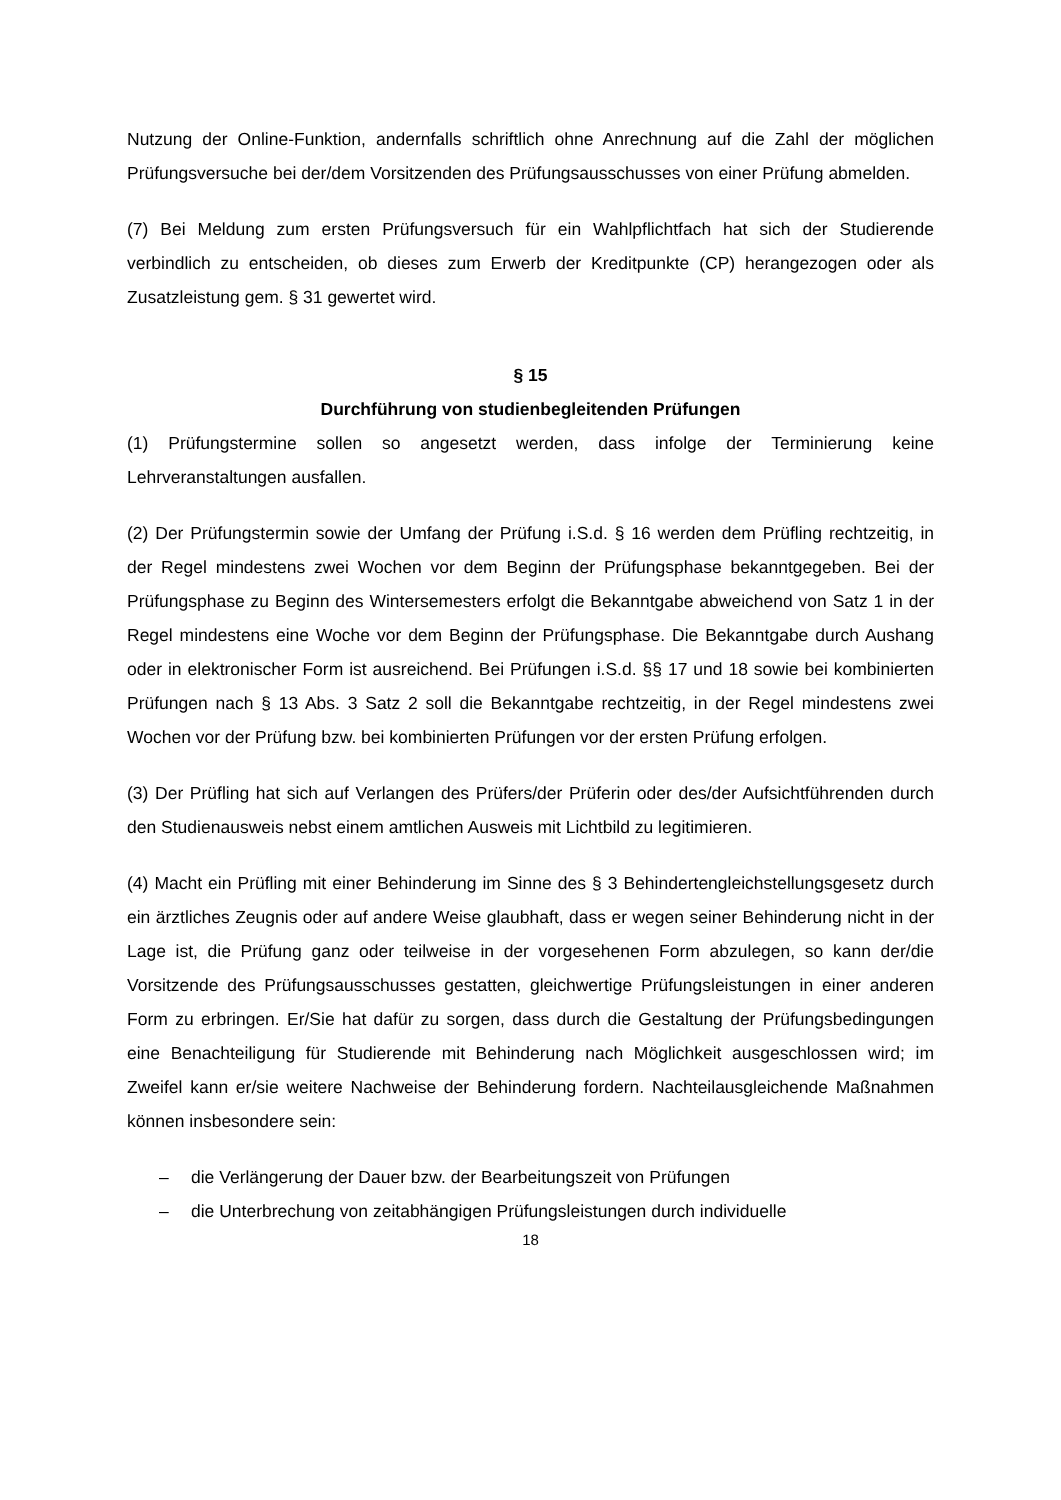Nutzung der Online-Funktion, andernfalls schriftlich ohne Anrechnung auf die Zahl der möglichen Prüfungsversuche bei der/dem Vorsitzenden des Prüfungsausschusses von einer Prüfung abmelden.
(7) Bei Meldung zum ersten Prüfungsversuch für ein Wahlpflichtfach hat sich der Studierende verbindlich zu entscheiden, ob dieses zum Erwerb der Kreditpunkte (CP) herangezogen oder als Zusatzleistung gem. § 31 gewertet wird.
§ 15
Durchführung von studienbegleitenden Prüfungen
(1) Prüfungstermine sollen so angesetzt werden, dass infolge der Terminierung keine Lehrveranstaltungen ausfallen.
(2) Der Prüfungstermin sowie der Umfang der Prüfung i.S.d. § 16 werden dem Prüfling rechtzeitig, in der Regel mindestens zwei Wochen vor dem Beginn der Prüfungsphase bekanntgegeben. Bei der Prüfungsphase zu Beginn des Wintersemesters erfolgt die Bekanntgabe abweichend von Satz 1 in der Regel mindestens eine Woche vor dem Beginn der Prüfungsphase. Die Bekanntgabe durch Aushang oder in elektronischer Form ist ausreichend. Bei Prüfungen i.S.d. §§ 17 und 18 sowie bei kombinierten Prüfungen nach § 13 Abs. 3 Satz 2 soll die Bekanntgabe rechtzeitig, in der Regel mindestens zwei Wochen vor der Prüfung bzw. bei kombinierten Prüfungen vor der ersten Prüfung erfolgen.
(3) Der Prüfling hat sich auf Verlangen des Prüfers/der Prüferin oder des/der Aufsichtführenden durch den Studienausweis nebst einem amtlichen Ausweis mit Lichtbild zu legitimieren.
(4) Macht ein Prüfling mit einer Behinderung im Sinne des § 3 Behindertengleichstellungsgesetz durch ein ärztliches Zeugnis oder auf andere Weise glaubhaft, dass er wegen seiner Behinderung nicht in der Lage ist, die Prüfung ganz oder teilweise in der vorgesehenen Form abzulegen, so kann der/die Vorsitzende des Prüfungsausschusses gestatten, gleichwertige Prüfungsleistungen in einer anderen Form zu erbringen. Er/Sie hat dafür zu sorgen, dass durch die Gestaltung der Prüfungsbedingungen eine Benachteiligung für Studierende mit Behinderung nach Möglichkeit ausgeschlossen wird; im Zweifel kann er/sie weitere Nachweise der Behinderung fordern. Nachteilausgleichende Maßnahmen können insbesondere sein:
– die Verlängerung der Dauer bzw. der Bearbeitungszeit von Prüfungen
– die Unterbrechung von zeitabhängigen Prüfungsleistungen durch individuelle
18